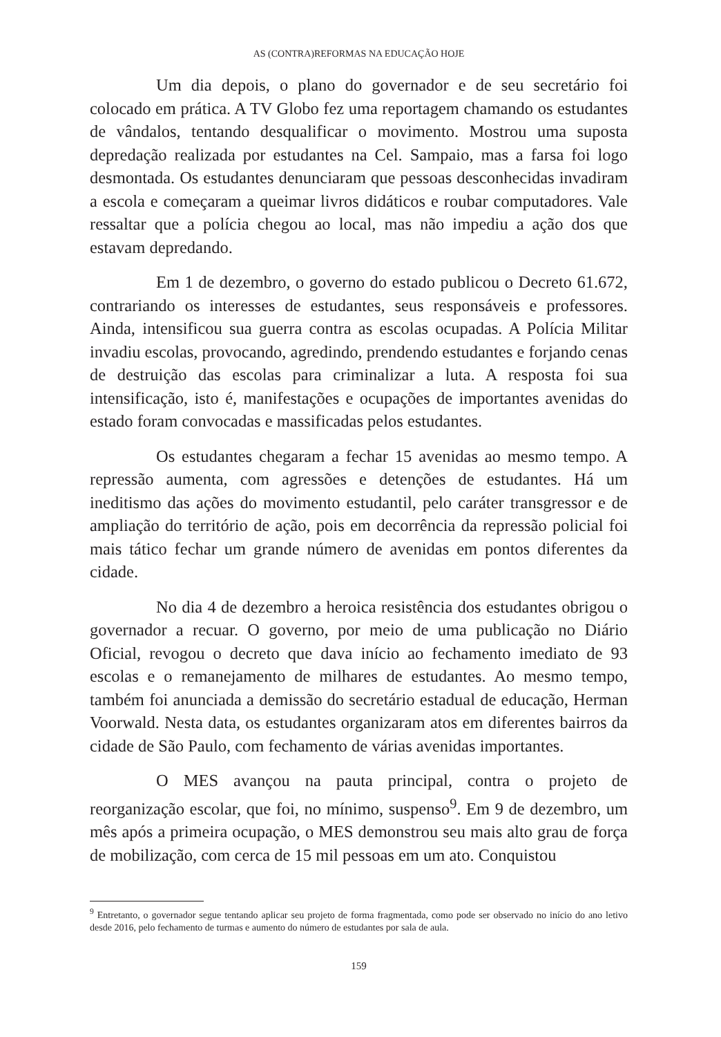AS (CONTRA)REFORMAS NA EDUCAÇÃO HOJE
Um dia depois, o plano do governador e de seu secretário foi colocado em prática. A TV Globo fez uma reportagem chamando os estudantes de vândalos, tentando desqualificar o movimento. Mostrou uma suposta depredação realizada por estudantes na Cel. Sampaio, mas a farsa foi logo desmontada. Os estudantes denunciaram que pessoas desconhecidas invadiram a escola e começaram a queimar livros didáticos e roubar computadores. Vale ressaltar que a polícia chegou ao local, mas não impediu a ação dos que estavam depredando.
Em 1 de dezembro, o governo do estado publicou o Decreto 61.672, contrariando os interesses de estudantes, seus responsáveis e professores. Ainda, intensificou sua guerra contra as escolas ocupadas. A Polícia Militar invadiu escolas, provocando, agredindo, prendendo estudantes e forjando cenas de destruição das escolas para criminalizar a luta. A resposta foi sua intensificação, isto é, manifestações e ocupações de importantes avenidas do estado foram convocadas e massificadas pelos estudantes.
Os estudantes chegaram a fechar 15 avenidas ao mesmo tempo. A repressão aumenta, com agressões e detenções de estudantes. Há um ineditismo das ações do movimento estudantil, pelo caráter transgressor e de ampliação do território de ação, pois em decorrência da repressão policial foi mais tático fechar um grande número de avenidas em pontos diferentes da cidade.
No dia 4 de dezembro a heroica resistência dos estudantes obrigou o governador a recuar. O governo, por meio de uma publicação no Diário Oficial, revogou o decreto que dava início ao fechamento imediato de 93 escolas e o remanejamento de milhares de estudantes. Ao mesmo tempo, também foi anunciada a demissão do secretário estadual de educação, Herman Voorwald. Nesta data, os estudantes organizaram atos em diferentes bairros da cidade de São Paulo, com fechamento de várias avenidas importantes.
O MES avançou na pauta principal, contra o projeto de reorganização escolar, que foi, no mínimo, suspenso<sup>9</sup>. Em 9 de dezembro, um mês após a primeira ocupação, o MES demonstrou seu mais alto grau de força de mobilização, com cerca de 15 mil pessoas em um ato. Conquistou
<sup>9</sup> Entretanto, o governador segue tentando aplicar seu projeto de forma fragmentada, como pode ser observado no início do ano letivo desde 2016, pelo fechamento de turmas e aumento do número de estudantes por sala de aula.
159